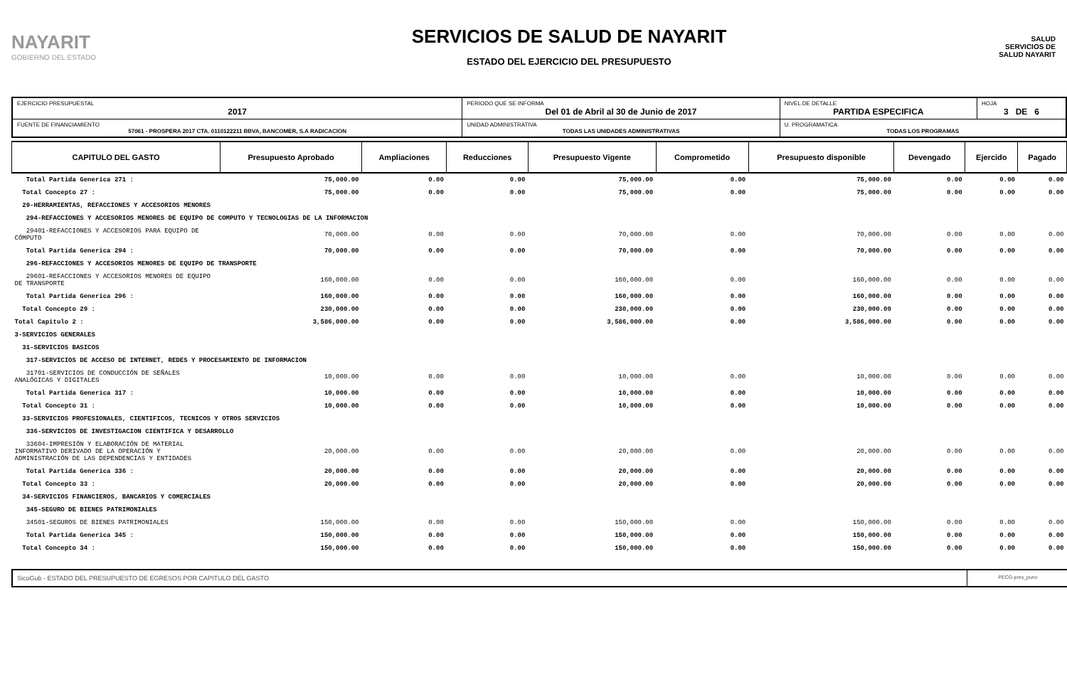NAYARIT
GOBIERNO DEL ESTADO
SERVICIOS DE SALUD DE NAYARIT
ESTADO DEL EJERCICIO DEL PRESUPUESTO
SALUD
SERVICIOS DE SALUD NAYARIT
| EJERCICIO PRESUPUESTAL 2017 | PERIODO QUE SE INFORMA Del 01 de Abril al 30 de Junio de 2017 | | NIVEL DE DETALLE PARTIDA ESPECIFICA | HOJA 3 DE 6 |
| FUENTE DE FINANCIAMIENTO 57061 - PROSPERA 2017 CTA. 0110122211 BBVA, BANCOMER, S.A RADICACION | | UNIDAD ADMINISTRATIVA TODAS LAS UNIDADES ADMINISTRATIVAS | U. PROGRAMATICA TODAS LOS PROGRAMAS | |
| CAPITULO DEL GASTO | Presupuesto Aprobado | Ampliaciones | Reducciones | Presupuesto Vigente | Comprometido | Presupuesto disponible | Devengado | Ejercido | Pagado |
| --- | --- | --- | --- | --- | --- | --- | --- | --- | --- |
| Total Partida Generica 271 : | 75,000.00 | 0.00 | 0.00 | 75,000.00 | 0.00 | 75,000.00 | 0.00 | 0.00 | 0.00 |
| Total Concepto 27 : | 75,000.00 | 0.00 | 0.00 | 75,000.00 | 0.00 | 75,000.00 | 0.00 | 0.00 | 0.00 |
| 29-HERRAMIENTAS, REFACCIONES Y ACCESORIOS MENORES | | | | | | | | | |
| 294-REFACCIONES Y ACCESORIOS MENORES DE EQUIPO DE COMPUTO Y TECNOLOGIAS DE LA INFORMACION | | | | | | | | | |
| 29401-REFACCIONES Y ACCESORIOS PARA EQUIPO DE CÓMPUTO | 70,000.00 | 0.00 | 0.00 | 70,000.00 | 0.00 | 70,000.00 | 0.00 | 0.00 | 0.00 |
| Total Partida Generica 294 : | 70,000.00 | 0.00 | 0.00 | 70,000.00 | 0.00 | 70,000.00 | 0.00 | 0.00 | 0.00 |
| 296-REFACCIONES Y ACCESORIOS MENORES DE EQUIPO DE TRANSPORTE | | | | | | | | | |
| 29601-REFACCIONES Y ACCESORIOS MENORES DE EQUIPO DE TRANSPORTE | 160,000.00 | 0.00 | 0.00 | 160,000.00 | 0.00 | 160,000.00 | 0.00 | 0.00 | 0.00 |
| Total Partida Generica 296 : | 160,000.00 | 0.00 | 0.00 | 160,000.00 | 0.00 | 160,000.00 | 0.00 | 0.00 | 0.00 |
| Total Concepto 29 : | 230,000.00 | 0.00 | 0.00 | 230,000.00 | 0.00 | 230,000.00 | 0.00 | 0.00 | 0.00 |
| Total Capitulo 2 : | 3,586,000.00 | 0.00 | 0.00 | 3,586,000.00 | 0.00 | 3,586,000.00 | 0.00 | 0.00 | 0.00 |
| 3-SERVICIOS GENERALES | | | | | | | | | |
| 31-SERVICIOS BASICOS | | | | | | | | | |
| 317-SERVICIOS DE ACCESO DE INTERNET, REDES Y PROCESAMIENTO DE INFORMACION | | | | | | | | | |
| 31701-SERVICIOS DE CONDUCCIÓN DE SEÑALES ANALÓGICAS Y DIGITALES | 10,000.00 | 0.00 | 0.00 | 10,000.00 | 0.00 | 10,000.00 | 0.00 | 0.00 | 0.00 |
| Total Partida Generica 317 : | 10,000.00 | 0.00 | 0.00 | 10,000.00 | 0.00 | 10,000.00 | 0.00 | 0.00 | 0.00 |
| Total Concepto 31 : | 10,000.00 | 0.00 | 0.00 | 10,000.00 | 0.00 | 10,000.00 | 0.00 | 0.00 | 0.00 |
| 33-SERVICIOS PROFESIONALES, CIENTIFICOS, TECNICOS Y OTROS SERVICIOS | | | | | | | | | |
| 336-SERVICIOS DE INVESTIGACION CIENTIFICA Y DESARROLLO | | | | | | | | | |
| 33604-IMPRESIÓN Y ELABORACIÓN DE MATERIAL INFORMATIVO DERIVADO DE LA OPERACIÓN Y ADMINISTRACIÓN DE LAS DEPENDENCIAS Y ENTIDADES | 20,000.00 | 0.00 | 0.00 | 20,000.00 | 0.00 | 20,000.00 | 0.00 | 0.00 | 0.00 |
| Total Partida Generica 336 : | 20,000.00 | 0.00 | 0.00 | 20,000.00 | 0.00 | 20,000.00 | 0.00 | 0.00 | 0.00 |
| Total Concepto 33 : | 20,000.00 | 0.00 | 0.00 | 20,000.00 | 0.00 | 20,000.00 | 0.00 | 0.00 | 0.00 |
| 34-SERVICIOS FINANCIEROS, BANCARIOS Y COMERCIALES | | | | | | | | | |
| 345-SEGURO DE BIENES PATRIMONIALES | | | | | | | | | |
| 34501-SEGUROS DE BIENES PATRIMONIALES | 150,000.00 | 0.00 | 0.00 | 150,000.00 | 0.00 | 150,000.00 | 0.00 | 0.00 | 0.00 |
| Total Partida Generica 345 : | 150,000.00 | 0.00 | 0.00 | 150,000.00 | 0.00 | 150,000.00 | 0.00 | 0.00 | 0.00 |
| Total Concepto 34 : | 150,000.00 | 0.00 | 0.00 | 150,000.00 | 0.00 | 150,000.00 | 0.00 | 0.00 | 0.00 |
SicoGub - ESTADO DEL PRESUPUESTO DE EGRESOS POR CAPITULO DEL GASTO
PECG-pres_puno